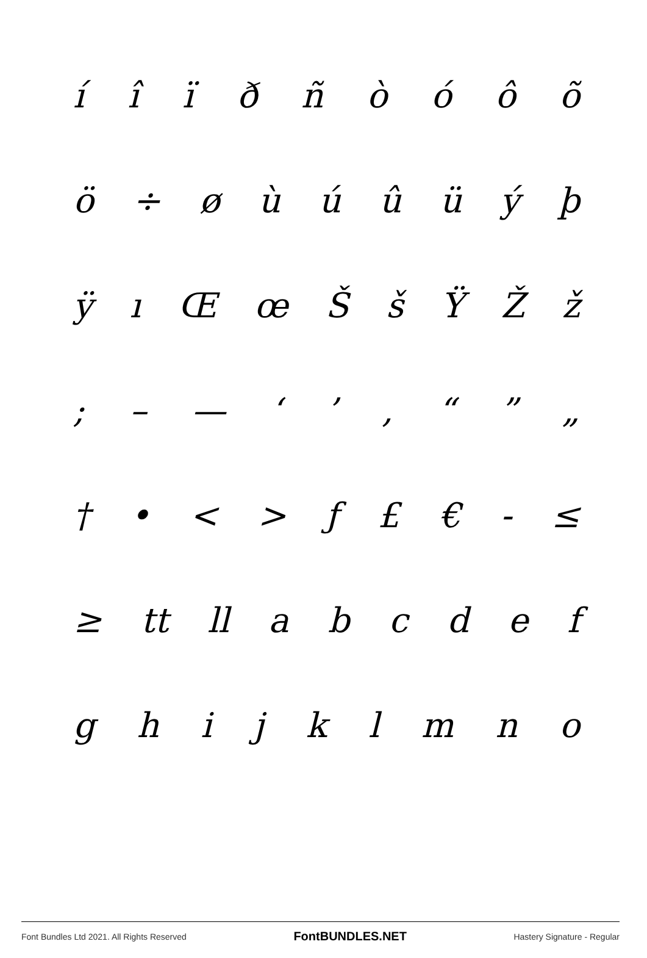í î ï ð ñ ò ó ô õ
ö ÷ ø ù ú û ü ý þ
ÿ ı Œ œ Š š Ÿ Ž ž
; – — ‘ ’ ‚ “ ” „
† • < > ƒ £ € - ≤
≥ tt ll a b c d e f
g h i j k l m n o
Font Bundles Ltd 2021. All Rights Reserved FontBUNDLES.NET Hastery Signature - Regular